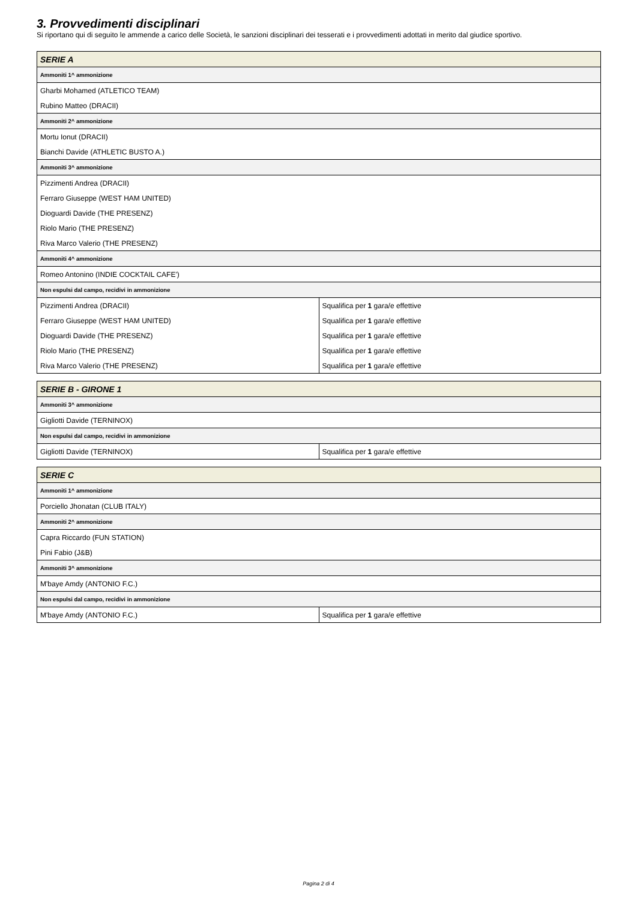3. Provvedimenti disciplinari
Si riportano qui di seguito le ammende a carico delle Società, le sanzioni disciplinari dei tesserati e i provvedimenti adottati in merito dal giudice sportivo.
| SERIE A | |
| --- | --- |
| Ammoniti 1^ ammonizione | |
| Gharbi Mohamed (ATLETICO TEAM) | |
| Rubino Matteo (DRACII) | |
| Ammoniti 2^ ammonizione | |
| Mortu Ionut (DRACII) | |
| Bianchi Davide (ATHLETIC BUSTO A.) | |
| Ammoniti 3^ ammonizione | |
| Pizzimenti Andrea (DRACII) | |
| Ferraro Giuseppe (WEST HAM UNITED) | |
| Dioguardi Davide (THE PRESENZ) | |
| Riolo Mario (THE PRESENZ) | |
| Riva Marco Valerio (THE PRESENZ) | |
| Ammoniti 4^ ammonizione | |
| Romeo Antonino (INDIE COCKTAIL CAFE') | |
| Non espulsi dal campo, recidivi in ammonizione | |
| Pizzimenti Andrea (DRACII) | Squalifica per 1 gara/e effettive |
| Ferraro Giuseppe (WEST HAM UNITED) | Squalifica per 1 gara/e effettive |
| Dioguardi Davide (THE PRESENZ) | Squalifica per 1 gara/e effettive |
| Riolo Mario (THE PRESENZ) | Squalifica per 1 gara/e effettive |
| Riva Marco Valerio (THE PRESENZ) | Squalifica per 1 gara/e effettive |
| SERIE B - GIRONE 1 | |
| --- | --- |
| Ammoniti 3^ ammonizione | |
| Gigliotti Davide (TERNINOX) | |
| Non espulsi dal campo, recidivi in ammonizione | |
| Gigliotti Davide (TERNINOX) | Squalifica per 1 gara/e effettive |
| SERIE C | |
| --- | --- |
| Ammoniti 1^ ammonizione | |
| Porciello Jhonatan (CLUB ITALY) | |
| Ammoniti 2^ ammonizione | |
| Capra Riccardo (FUN STATION) | |
| Pini Fabio (J&B) | |
| Ammoniti 3^ ammonizione | |
| M'baye Amdy (ANTONIO F.C.) | |
| Non espulsi dal campo, recidivi in ammonizione | |
| M'baye Amdy (ANTONIO F.C.) | Squalifica per 1 gara/e effettive |
Pagina 2 di 4